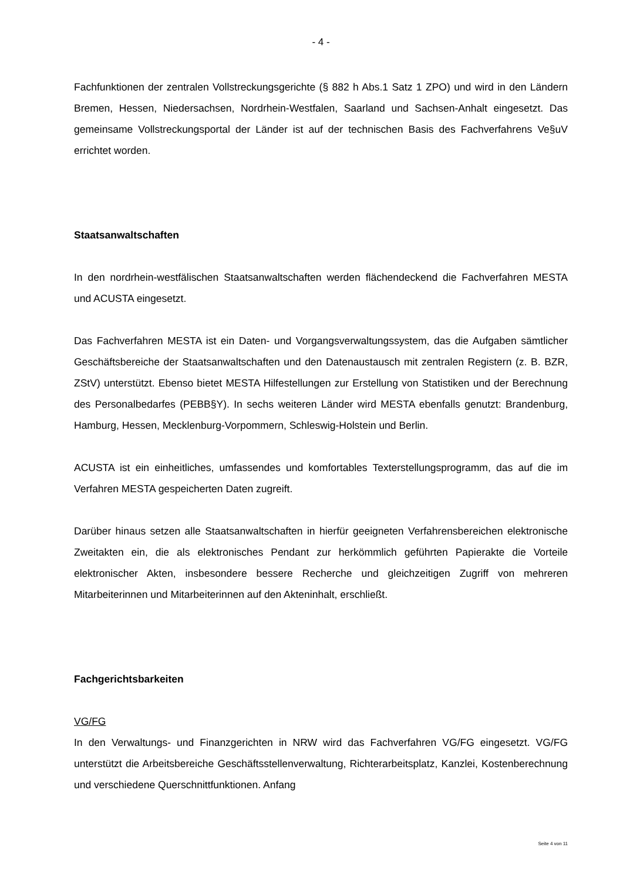- 4 -
Fachfunktionen der zentralen Vollstreckungsgerichte (§ 882 h Abs.1 Satz 1 ZPO) und wird in den Ländern Bremen, Hessen, Niedersachsen, Nordrhein-Westfalen, Saarland und Sachsen-Anhalt eingesetzt. Das gemeinsame Vollstreckungsportal der Länder ist auf der technischen Basis des Fachverfahrens Ve§uV errichtet worden.
Staatsanwaltschaften
In den nordrhein-westfälischen Staatsanwaltschaften werden flächendeckend die Fachverfahren MESTA und ACUSTA eingesetzt.
Das Fachverfahren MESTA ist ein Daten- und Vorgangsverwaltungssystem, das die Aufgaben sämtlicher Geschäftsbereiche der Staatsanwaltschaften und den Datenaustausch mit zentralen Registern (z. B. BZR, ZStV) unterstützt. Ebenso bietet MESTA Hilfestellungen zur Erstellung von Statistiken und der Berechnung des Personalbedarfes (PEBB§Y). In sechs weiteren Länder wird MESTA ebenfalls genutzt: Brandenburg, Hamburg, Hessen, Mecklenburg-Vorpommern, Schleswig-Holstein und Berlin.
ACUSTA ist ein einheitliches, umfassendes und komfortables Texterstellungsprogramm, das auf die im Verfahren MESTA gespeicherten Daten zugreift.
Darüber hinaus setzen alle Staatsanwaltschaften in hierfür geeigneten Verfahrensbereichen elektronische Zweitakten ein, die als elektronisches Pendant zur herkömmlich geführten Papierakte die Vorteile elektronischer Akten, insbesondere bessere Recherche und gleichzeitigen Zugriff von mehreren Mitarbeiterinnen und Mitarbeiterinnen auf den Akteninhalt, erschließt.
Fachgerichtsbarkeiten
VG/FG
In den Verwaltungs- und Finanzgerichten in NRW wird das Fachverfahren VG/FG eingesetzt. VG/FG unterstützt die Arbeitsbereiche Geschäftsstellenverwaltung, Richterarbeitsplatz, Kanzlei, Kostenberechnung und verschiedene Querschnittfunktionen. Anfang
Seite 4 von 11